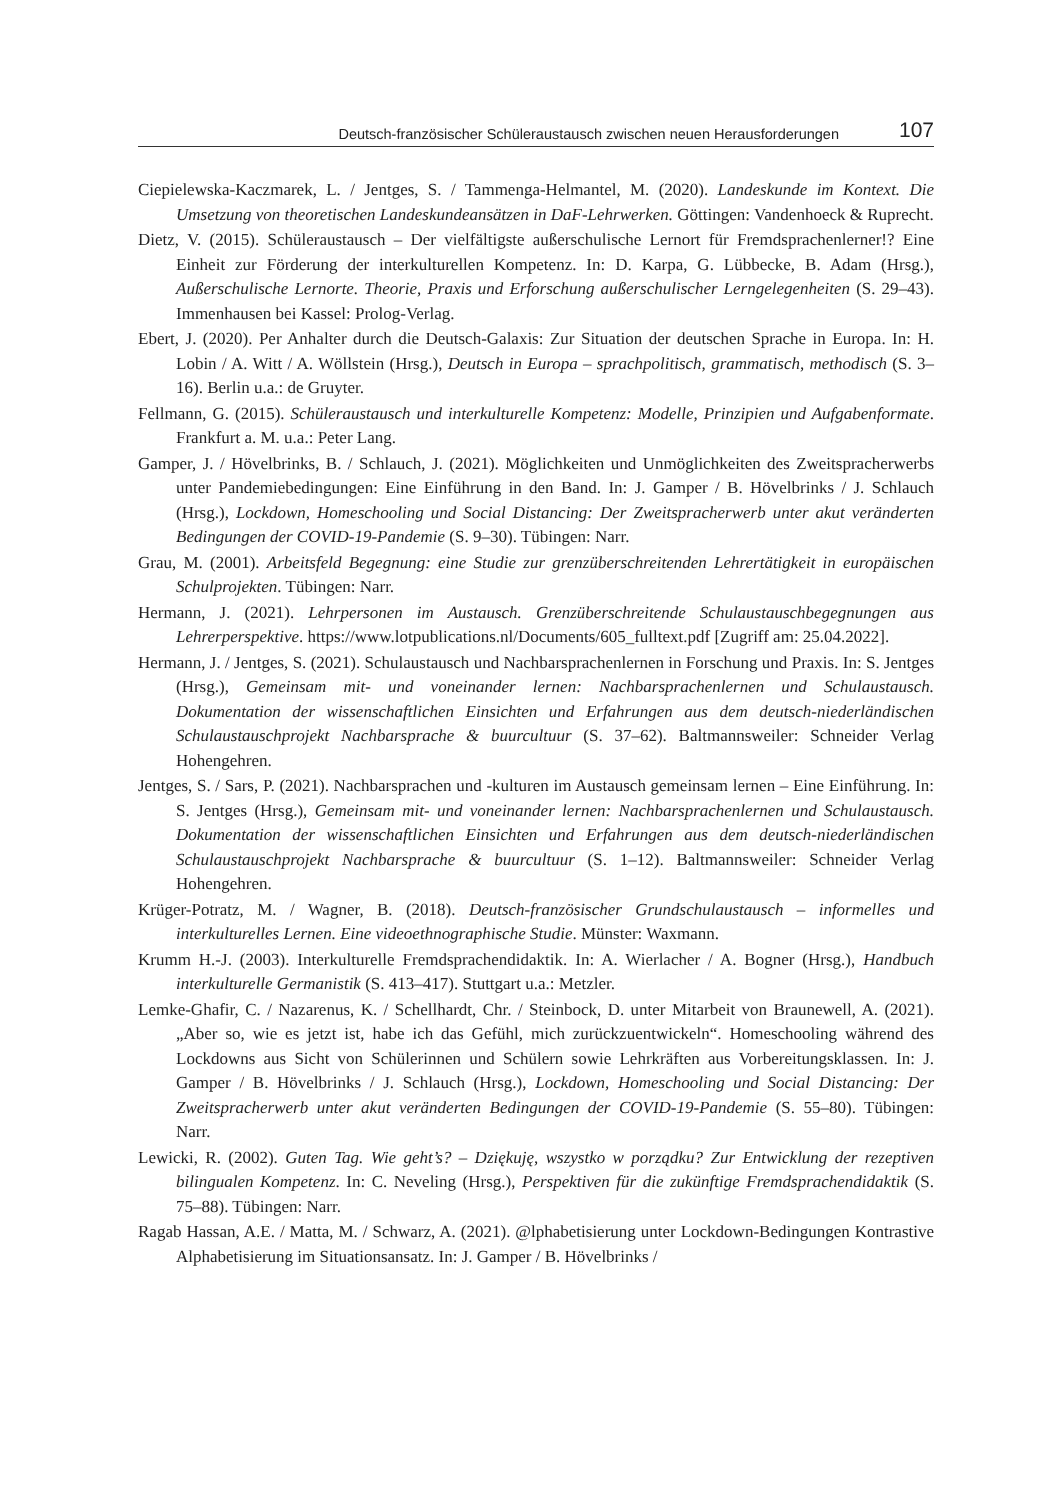Deutsch-französischer Schüleraustausch zwischen neuen Herausforderungen 107
Ciepielewska-Kaczmarek, L. / Jentges, S. / Tammenga-Helmantel, M. (2020). Landeskunde im Kontext. Die Umsetzung von theoretischen Landeskundeansätzen in DaF-Lehrwerken. Göttingen: Vandenhoeck & Ruprecht.
Dietz, V. (2015). Schüleraustausch – Der vielfältigste außerschulische Lernort für Fremdsprachenlerner!? Eine Einheit zur Förderung der interkulturellen Kompetenz. In: D. Karpa, G. Lübbecke, B. Adam (Hrsg.), Außerschulische Lernorte. Theorie, Praxis und Erforschung außerschulischer Lerngelegenheiten (S. 29–43). Immenhausen bei Kassel: Prolog-Verlag.
Ebert, J. (2020). Per Anhalter durch die Deutsch-Galaxis: Zur Situation der deutschen Sprache in Europa. In: H. Lobin / A. Witt / A. Wöllstein (Hrsg.), Deutsch in Europa – sprachpolitisch, grammatisch, methodisch (S. 3–16). Berlin u.a.: de Gruyter.
Fellmann, G. (2015). Schüleraustausch und interkulturelle Kompetenz: Modelle, Prinzipien und Aufgabenformate. Frankfurt a. M. u.a.: Peter Lang.
Gamper, J. / Hövelbrinks, B. / Schlauch, J. (2021). Möglichkeiten und Unmöglichkeiten des Zweitspracherwerbs unter Pandemiebedingungen: Eine Einführung in den Band. In: J. Gamper / B. Hövelbrinks / J. Schlauch (Hrsg.), Lockdown, Homeschooling und Social Distancing: Der Zweitspracherwerb unter akut veränderten Bedingungen der COVID-19-Pandemie (S. 9–30). Tübingen: Narr.
Grau, M. (2001). Arbeitsfeld Begegnung: eine Studie zur grenzüberschreitenden Lehrertätigkeit in europäischen Schulprojekten. Tübingen: Narr.
Hermann, J. (2021). Lehrpersonen im Austausch. Grenzüberschreitende Schulaustauschbegegnungen aus Lehrerperspektive. https://www.lotpublications.nl/Documents/605_fulltext.pdf [Zugriff am: 25.04.2022].
Hermann, J. / Jentges, S. (2021). Schulaustausch und Nachbarsprachenlernen in Forschung und Praxis. In: S. Jentges (Hrsg.), Gemeinsam mit- und voneinander lernen: Nachbarsprachenlernen und Schulaustausch. Dokumentation der wissenschaftlichen Einsichten und Erfahrungen aus dem deutsch-niederländischen Schulaustauschprojekt Nachbarsprache & buurcultuur (S. 37–62). Baltmannsweiler: Schneider Verlag Hohengehren.
Jentges, S. / Sars, P. (2021). Nachbarsprachen und -kulturen im Austausch gemeinsam lernen – Eine Einführung. In: S. Jentges (Hrsg.), Gemeinsam mit- und voneinander lernen: Nachbarsprachenlernen und Schulaustausch. Dokumentation der wissenschaftlichen Einsichten und Erfahrungen aus dem deutsch-niederländischen Schulaustauschprojekt Nachbarsprache & buurcultuur (S. 1–12). Baltmannsweiler: Schneider Verlag Hohengehren.
Krüger-Potratz, M. / Wagner, B. (2018). Deutsch-französischer Grundschulaustausch – informelles und interkulturelles Lernen. Eine videoethnographische Studie. Münster: Waxmann.
Krumm H.-J. (2003). Interkulturelle Fremdsprachendidaktik. In: A. Wierlacher / A. Bogner (Hrsg.), Handbuch interkulturelle Germanistik (S. 413–417). Stuttgart u.a.: Metzler.
Lemke-Ghafir, C. / Nazarenus, K. / Schellhardt, Chr. / Steinbock, D. unter Mitarbeit von Braunewell, A. (2021). „Aber so, wie es jetzt ist, habe ich das Gefühl, mich zurückzuentwickeln“. Homeschooling während des Lockdowns aus Sicht von Schülerinnen und Schülern sowie Lehrkräften aus Vorbereitungsklassen. In: J. Gamper / B. Hövelbrinks / J. Schlauch (Hrsg.), Lockdown, Homeschooling und Social Distancing: Der Zweitspracherwerb unter akut veränderten Bedingungen der COVID-19-Pandemie (S. 55–80). Tübingen: Narr.
Lewicki, R. (2002). Guten Tag. Wie geht’s? – Dziękuję, wszystko w porządku? Zur Entwicklung der rezeptiven bilingualen Kompetenz. In: C. Neveling (Hrsg.), Perspektiven für die zukünftige Fremdsprachendidaktik (S. 75–88). Tübingen: Narr.
Ragab Hassan, A.E. / Matta, M. / Schwarz, A. (2021). @lphabetisierung unter Lockdown-Bedingungen Kontrastive Alphabetisierung im Situationsansatz. In: J. Gamper / B. Hövelbrinks /